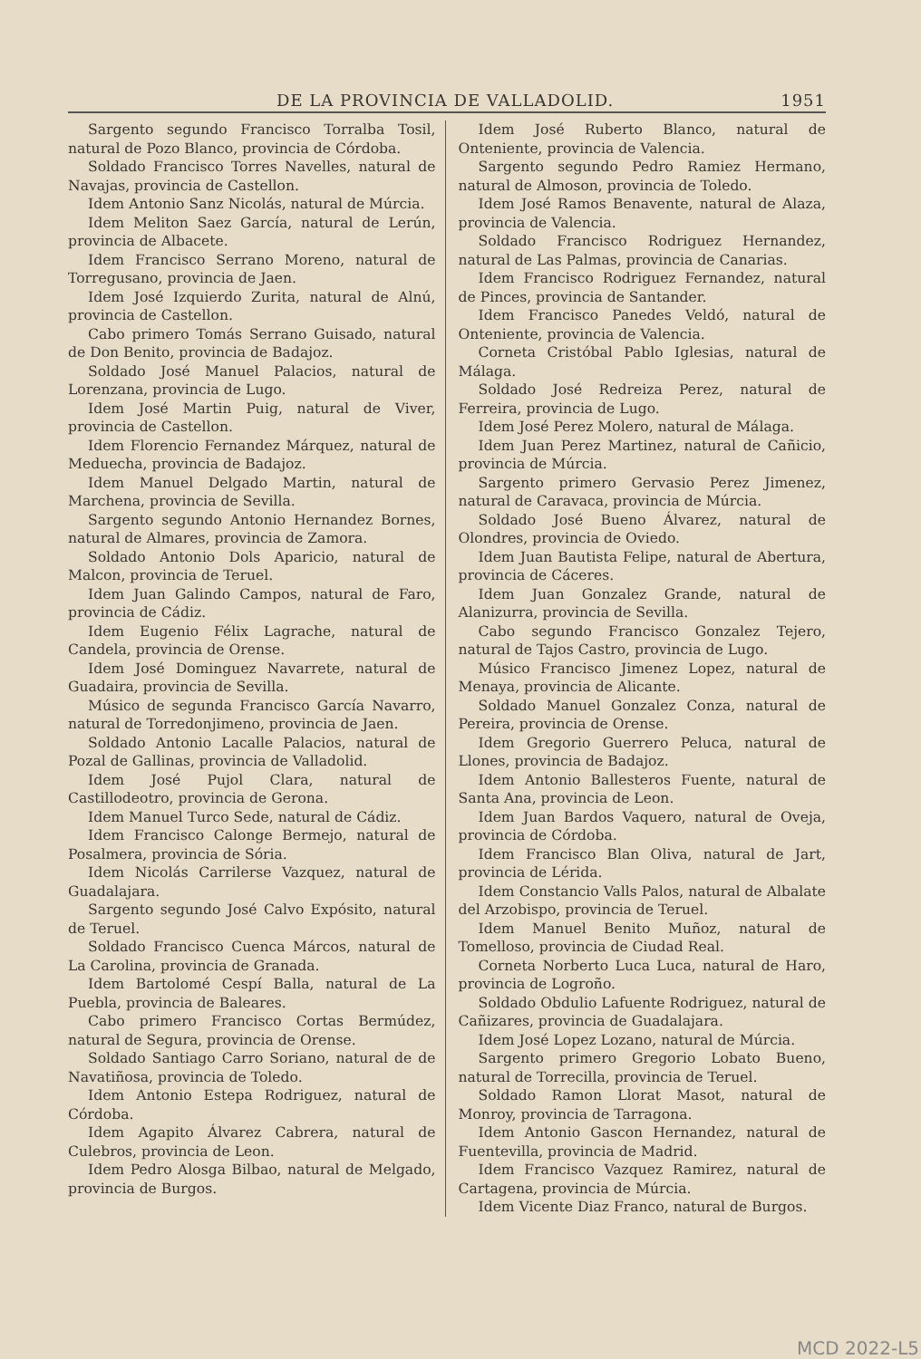DE LA PROVINCIA DE VALLADOLID. 1951
Sargento segundo Francisco Torralba Tosil, natural de Pozo Blanco, provincia de Córdoba.
Soldado Francisco Torres Navelles, natural de Navajas, provincia de Castellon.
Idem Antonio Sanz Nicolás, natural de Múrcia.
Idem Meliton Saez García, natural de Lerún, provincia de Albacete.
Idem Francisco Serrano Moreno, natural de Torregusano, provincia de Jaen.
Idem José Izquierdo Zurita, natural de Alnú, provincia de Castellon.
Cabo primero Tomás Serrano Guisado, natural de Don Benito, provincia de Badajoz.
Soldado José Manuel Palacios, natural de Lorenzana, provincia de Lugo.
Idem José Martin Puig, natural de Viver, provincia de Castellon.
Idem Florencio Fernandez Márquez, natural de Meduecha, provincia de Badajoz.
Idem Manuel Delgado Martin, natural de Marchena, provincia de Sevilla.
Sargento segundo Antonio Hernandez Bornes, natural de Almares, provincia de Zamora.
Soldado Antonio Dols Aparicio, natural de Malcon, provincia de Teruel.
Idem Juan Galindo Campos, natural de Faro, provincia de Cádiz.
Idem Eugenio Félix Lagrache, natural de Candela, provincia de Orense.
Idem José Dominguez Navarrete, natural de Guadaira, provincia de Sevilla.
Músico de segunda Francisco García Navarro, natural de Torredonjimeno, provincia de Jaen.
Soldado Antonio Lacalle Palacios, natural de Pozal de Gallinas, provincia de Valladolid.
Idem José Pujol Clara, natural de Castillodeotro, provincia de Gerona.
Idem Manuel Turco Sede, natural de Cádiz.
Idem Francisco Calonge Bermejo, natural de Posalmera, provincia de Sória.
Idem Nicolás Carrilerse Vazquez, natural de Guadalajara.
Sargento segundo José Calvo Expósito, natural de Teruel.
Soldado Francisco Cuenca Márcos, natural de La Carolina, provincia de Granada.
Idem Bartolomé Cespí Balla, natural de La Puebla, provincia de Baleares.
Cabo primero Francisco Cortas Bermúdez, natural de Segura, provincia de Orense.
Soldado Santiago Carro Soriano, natural de de Navatiñosa, provincia de Toledo.
Idem Antonio Estepa Rodriguez, natural de Córdoba.
Idem Agapito Álvarez Cabrera, natural de Culebros, provincia de Leon.
Idem Pedro Alosga Bilbao, natural de Melgado, provincia de Burgos.
Idem José Ruberto Blanco, natural de Onteniente, provincia de Valencia.
Sargento segundo Pedro Ramiez Hermano, natural de Almoson, provincia de Toledo.
Idem José Ramos Benavente, natural de Alaza, provincia de Valencia.
Soldado Francisco Rodriguez Hernandez, natural de Las Palmas, provincia de Canarias.
Idem Francisco Rodriguez Fernandez, natural de Pinces, provincia de Santander.
Idem Francisco Panedes Veldó, natural de Onteniente, provincia de Valencia.
Corneta Cristóbal Pablo Iglesias, natural de Málaga.
Soldado José Redreiza Perez, natural de Ferreira, provincia de Lugo.
Idem José Perez Molero, natural de Málaga.
Idem Juan Perez Martinez, natural de Cañicio, provincia de Múrcia.
Sargento primero Gervasio Perez Jimenez, natural de Caravaca, provincia de Múrcia.
Soldado José Bueno Álvarez, natural de Olondres, provincia de Oviedo.
Idem Juan Bautista Felipe, natural de Abertura, provincia de Cáceres.
Idem Juan Gonzalez Grande, natural de Alanizurra, provincia de Sevilla.
Cabo segundo Francisco Gonzalez Tejero, natural de Tajos Castro, provincia de Lugo.
Músico Francisco Jimenez Lopez, natural de Menaya, provincia de Alicante.
Soldado Manuel Gonzalez Conza, natural de Pereira, provincia de Orense.
Idem Gregorio Guerrero Peluca, natural de Llones, provincia de Badajoz.
Idem Antonio Ballesteros Fuente, natural de Santa Ana, provincia de Leon.
Idem Juan Bardos Vaquero, natural de Oveja, provincia de Córdoba.
Idem Francisco Blan Oliva, natural de Jart, provincia de Lérida.
Idem Constancio Valls Palos, natural de Albalate del Arzobispo, provincia de Teruel.
Idem Manuel Benito Muñoz, natural de Tomelloso, provincia de Ciudad Real.
Corneta Norberto Luca Luca, natural de Haro, provincia de Logroño.
Soldado Obdulio Lafuente Rodriguez, natural de Cañizares, provincia de Guadalajara.
Idem José Lopez Lozano, natural de Múrcia.
Sargento primero Gregorio Lobato Bueno, natural de Torrecilla, provincia de Teruel.
Soldado Ramon Llorat Masot, natural de Monroy, provincia de Tarragona.
Idem Antonio Gascon Hernandez, natural de Fuentevilla, provincia de Madrid.
Idem Francisco Vazquez Ramirez, natural de Cartagena, provincia de Múrcia.
Idem Vicente Diaz Franco, natural de Burgos.
MCD 2022-L5